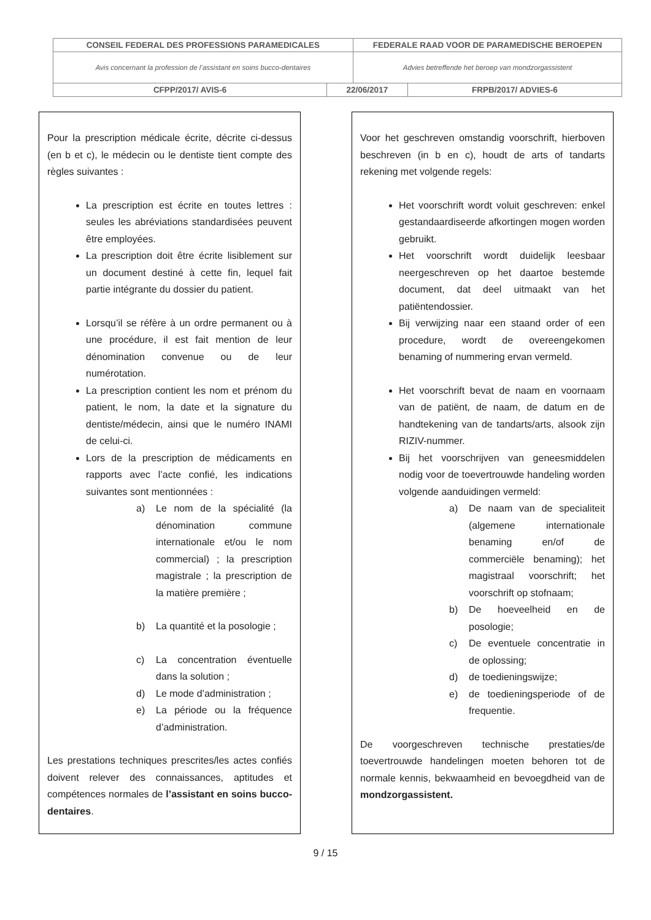| CONSEIL FEDERAL DES PROFESSIONS PARAMEDICALES | | FEDERALE RAAD VOOR DE PARAMEDISCHE BEROEPEN | |
| Avis concernant la profession de l’assistant en soins bucco-dentaires | | Advies betreffende het beroep van mondzorgassistent | |
| CFPP/2017/ AVIS-6 | 22/06/2017 | | FRPB/2017/ ADVIES-6 |
Pour la prescription médicale écrite, décrite ci-dessus (en b et c), le médecin ou le dentiste tient compte des règles suivantes :
La prescription est écrite en toutes lettres : seules les abréviations standardisées peuvent être employées.
La prescription doit être écrite lisiblement sur un document destiné à cette fin, lequel fait partie intégrante du dossier du patient.
Lorsqu’il se réfère à un ordre permanent ou à une procédure, il est fait mention de leur dénomination convenue ou de leur numérotation.
La prescription contient les nom et prénom du patient, le nom, la date et la signature du dentiste/médecin, ainsi que le numéro INAMI de celui-ci.
Lors de la prescription de médicaments en rapports avec l’acte confié, les indications suivantes sont mentionnées :
a) Le nom de la spécialité (la dénomination commune internationale et/ou le nom commercial) ; la prescription magistrale ; la prescription de la matière première ;
b) La quantité et la posologie ;
c) La concentration éventuelle dans la solution ;
d) Le mode d’administration ;
e) La période ou la fréquence d’administration.
Les prestations techniques prescrites/les actes confiés doivent relever des connaissances, aptitudes et compétences normales de l’assistant en soins bucco-dentaires.
Voor het geschreven omstandig voorschrift, hierboven beschreven (in b en c), houdt de arts of tandarts rekening met volgende regels:
Het voorschrift wordt voluit geschreven: enkel gestandaardiseerde afkortingen mogen worden gebruikt.
Het voorschrift wordt duidelijk leesbaar neergeschreven op het daartoe bestemde document, dat deel uitmaakt van het patiëntendossier.
Bij verwijzing naar een staand order of een procedure, wordt de overeengekomen benaming of nummering ervan vermeld.
Het voorschrift bevat de naam en voornaam van de patiënt, de naam, de datum en de handtekening van de tandarts/arts, alsook zijn RIZIV-nummer.
Bij het voorschrijven van geneesmiddelen nodig voor de toevertrouwde handeling worden volgende aanduidingen vermeld:
a) De naam van de specialiteit (algemene internationale benaming en/of de commerciële benaming); het magistraal voorschrift; het voorschrift op stofnaam;
b) De hoeveelheid en de posologie;
c) De eventuele concentratie in de oplossing;
d) de toedieningswijze;
e) de toedieningsperiode of de frequentie.
De voorgeschreven technische prestaties/de toevertrouwde handelingen moeten behoren tot de normale kennis, bekwaamheid en bevoegdheid van de mondzorgassistent.
9 / 15